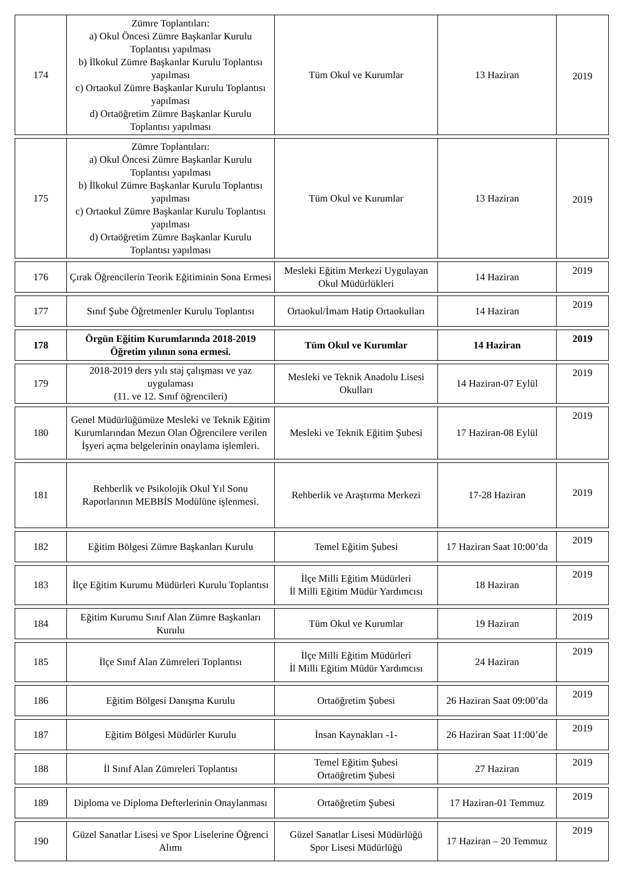| 174 | Zümre Toplantıları: a) Okul Öncesi Zümre Başkanlar Kurulu Toplantısı yapılması b) İlkokul Zümre Başkanlar Kurulu Toplantısı yapılması c) Ortaokul Zümre Başkanlar Kurulu Toplantısı yapılması d) Ortaöğretim Zümre Başkanlar Kurulu Toplantısı yapılması | Tüm Okul ve Kurumlar | 13 Haziran | 2019 |
| 175 | Zümre Toplantıları: a) Okul Öncesi Zümre Başkanlar Kurulu Toplantısı yapılması b) İlkokul Zümre Başkanlar Kurulu Toplantısı yapılması c) Ortaokul Zümre Başkanlar Kurulu Toplantısı yapılması d) Ortaöğretim Zümre Başkanlar Kurulu Toplantısı yapılması | Tüm Okul ve Kurumlar | 13 Haziran | 2019 |
| 176 | Çırak Öğrencilerin Teorik Eğitiminin Sona Ermesi | Mesleki Eğitim Merkezi Uygulayan Okul Müdürlükleri | 14 Haziran | 2019 |
| 177 | Sınıf Şube Öğretmenler Kurulu Toplantısı | Ortaokul/İmam Hatip Ortaokulları | 14 Haziran | 2019 |
| 178 | Örgün Eğitim Kurumlarında 2018-2019 Öğretim yılının sona ermesi. | Tüm Okul ve Kurumlar | 14 Haziran | 2019 |
| 179 | 2018-2019 ders yılı staj çalışması ve yaz uygulaması (11. ve 12. Sınıf öğrencileri) | Mesleki ve Teknik Anadolu Lisesi Okulları | 14 Haziran-07 Eylül | 2019 |
| 180 | Genel Müdürlüğümüze Mesleki ve Teknik Eğitim Kurumlarından Mezun Olan Öğrencilere verilen İşyeri açma belgelerinin onaylama işlemleri. | Mesleki ve Teknik Eğitim Şubesi | 17 Haziran-08 Eylül | 2019 |
| 181 | Rehberlik ve Psikolojik Okul Yıl Sonu Raporlarının MEBBİS Modülüne işlenmesi. | Rehberlik ve Araştırma Merkezi | 17-28 Haziran | 2019 |
| 182 | Eğitim Bölgesi Zümre Başkanları Kurulu | Temel Eğitim Şubesi | 17 Haziran Saat 10:00’da | 2019 |
| 183 | İlçe Eğitim Kurumu Müdürleri Kurulu Toplantısı | İlçe Milli Eğitim Müdürleri İl Milli Eğitim Müdür Yardımcısı | 18 Haziran | 2019 |
| 184 | Eğitim Kurumu Sınıf Alan Zümre Başkanları Kurulu | Tüm Okul ve Kurumlar | 19 Haziran | 2019 |
| 185 | İlçe Sınıf Alan Zümreleri Toplantısı | İlçe Milli Eğitim Müdürleri İl Milli Eğitim Müdür Yardımcısı | 24 Haziran | 2019 |
| 186 | Eğitim Bölgesi Danışma Kurulu | Ortaöğretim Şubesi | 26 Haziran Saat 09:00’da | 2019 |
| 187 | Eğitim Bölgesi Müdürler Kurulu | İnsan Kaynakları -1- | 26 Haziran Saat 11:00’de | 2019 |
| 188 | İl Sınıf Alan Zümreleri Toplantısı | Temel Eğitim Şubesi Ortaöğretim Şubesi | 27 Haziran | 2019 |
| 189 | Diploma ve Diploma Defterlerinin Onaylanması | Ortaöğretim Şubesi | 17 Haziran-01 Temmuz | 2019 |
| 190 | Güzel Sanatlar Lisesi ve Spor Liselerine Öğrenci Alımı | Güzel Sanatlar Lisesi Müdürlüğü Spor Lisesi Müdürlüğü | 17 Haziran – 20 Temmuz | 2019 |